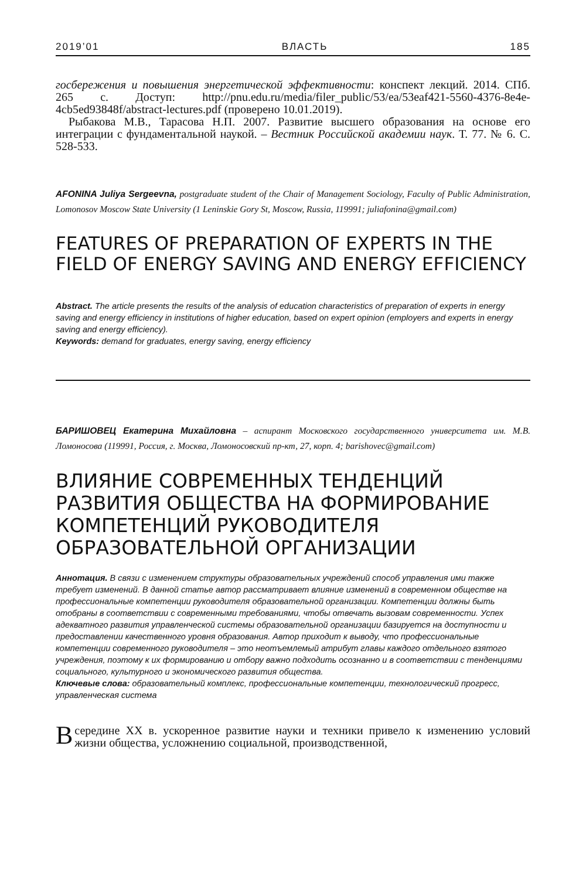2019’01 ВЛАСТЬ 185
госбережения и повышения энергетической эффективности: конспект лекций. 2014. СПб. 265 с. Доступ: http://pnu.edu.ru/media/filer_public/53/ea/53eaf421-5560-4376-8e4e-4cb5ed93848f/abstract-lectures.pdf (проверено 10.01.2019).
Рыбакова М.В., Тарасова Н.П. 2007. Развитие высшего образования на основе его интеграции с фундаментальной наукой. – Вестник Российской академии наук. Т. 77. № 6. С. 528-533.
AFONINA Juliya Sergeevna, postgraduate student of the Chair of Management Sociology, Faculty of Public Administration, Lomonosov Moscow State University (1 Leninskie Gory St, Moscow, Russia, 119991; juliafonina@gmail.com)
FEATURES OF PREPARATION OF EXPERTS IN THE FIELD OF ENERGY SAVING AND ENERGY EFFICIENCY
Abstract. The article presents the results of the analysis of education characteristics of preparation of experts in energy saving and energy efficiency in institutions of higher education, based on expert opinion (employers and experts in energy saving and energy efficiency).
Keywords: demand for graduates, energy saving, energy efficiency
БАРИШОВЕЦ Екатерина Михайловна – аспирант Московского государственного университета им. М.В. Ломоносова (119991, Россия, г. Москва, Ломоносовский пр-кт, 27, корп. 4; barishovec@gmail.com)
ВЛИЯНИЕ СОВРЕМЕННЫХ ТЕНДЕНЦИЙ РАЗВИТИЯ ОБЩЕСТВА НА ФОРМИРОВАНИЕ КОМПЕТЕНЦИЙ РУКОВОДИТЕЛЯ ОБРАЗОВАТЕЛЬНОЙ ОРГАНИЗАЦИИ
Аннотация. В связи с изменением структуры образовательных учреждений способ управления ими также требует изменений. В данной статье автор рассматривает влияние изменений в современном обществе на профессиональные компетенции руководителя образовательной организации. Компетенции должны быть отобраны в соответствии с современными требованиями, чтобы отвечать вызовам современности. Успех адекватного развития управленческой системы образовательной организации базируется на доступности и предоставлении качественного уровня образования. Автор приходит к выводу, что профессиональные компетенции современного руководителя – это неотъемлемый атрибут главы каждого отдельного взятого учреждения, поэтому к их формированию и отбору важно подходить осознанно и в соответствии с тенденциями социального, культурного и экономического развития общества.
Ключевые слова: образовательный комплекс, профессиональные компетенции, технологический прогресс, управленческая система
В середине XX в. ускоренное развитие науки и техники привело к изменению условий жизни общества, усложнению социальной, производственной,